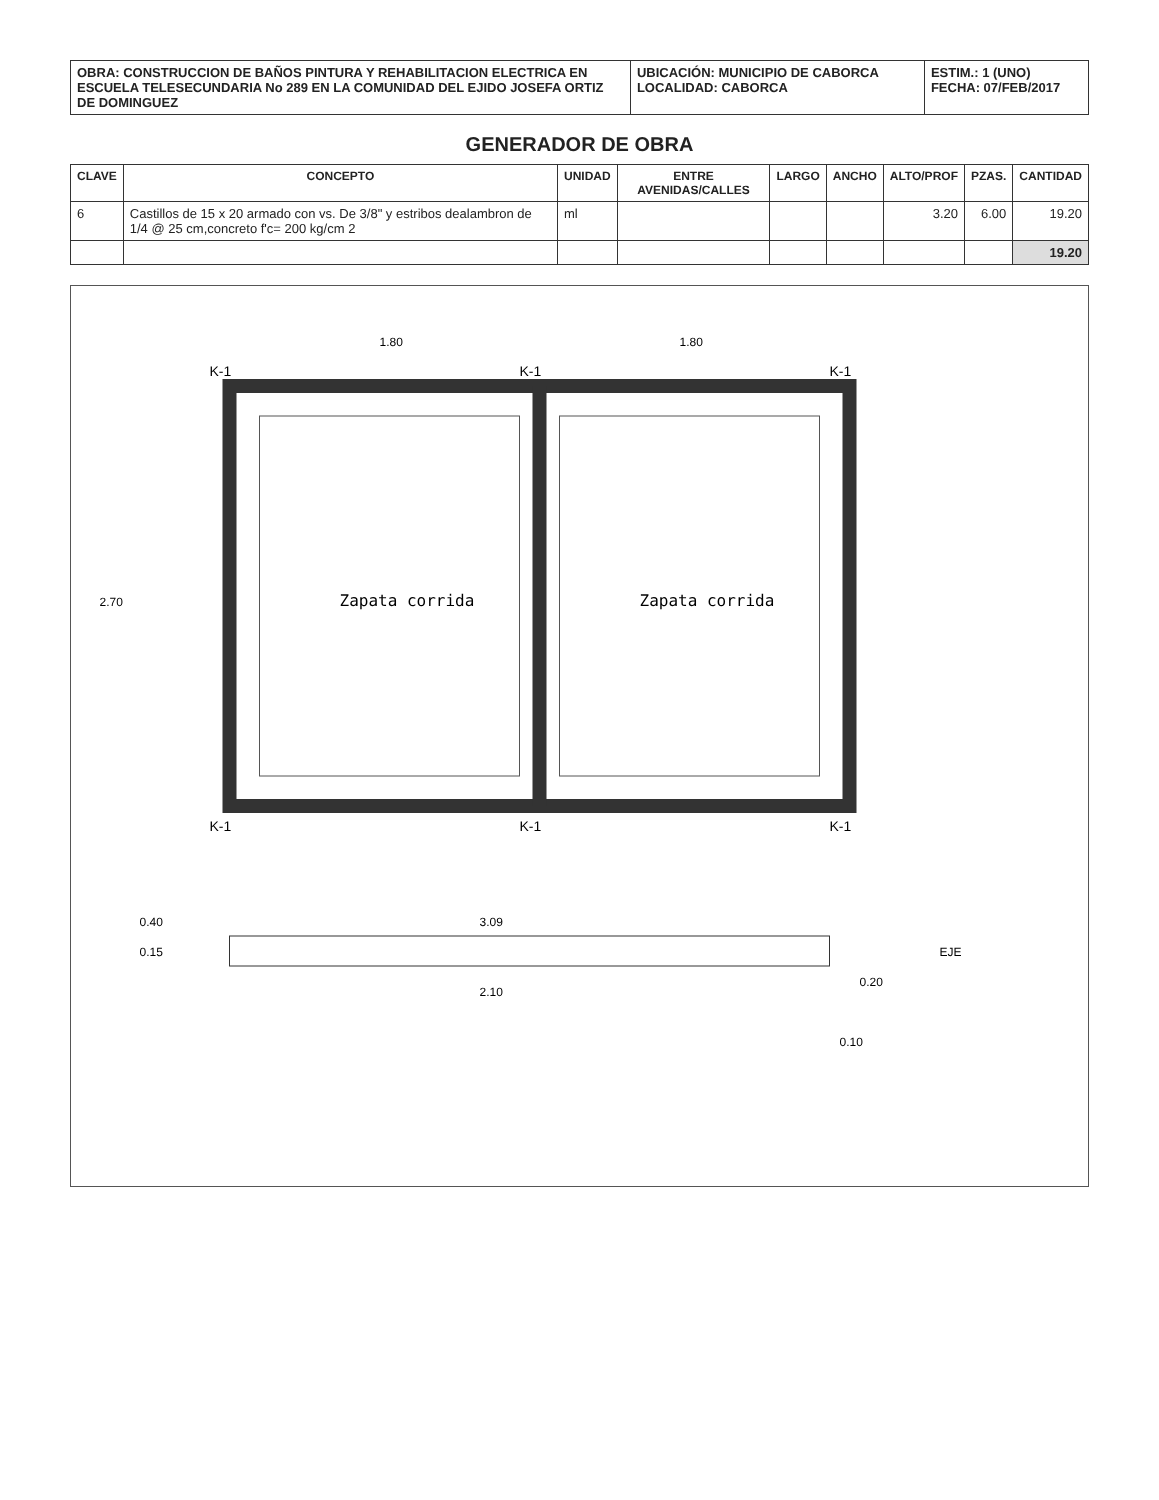| OBRA: CONSTRUCCION DE BAÑOS PINTURA Y REHABILITACION ELECTRICA EN ESCUELA TELESECUNDARIA No 289 EN LA COMUNIDAD DEL EJIDO JOSEFA ORTIZ DE DOMINGUEZ | UBICACIÓN: MUNICIPIO DE CABORCA LOCALIDAD: CABORCA | ESTIM.: 1 (UNO) FECHA: 07/FEB/2017 |
GENERADOR DE OBRA
| CLAVE | CONCEPTO | UNIDAD | ENTRE AVENIDAS/CALLES | LARGO | ANCHO | ALTO/PROF | PZAS. | CANTIDAD |
| --- | --- | --- | --- | --- | --- | --- | --- | --- |
| 6 | Castillos de 15 x 20 armado con vs. De 3/8" y estribos dealambron de 1/4 @ 25 cm,concreto f'c= 200 kg/cm 2 | ml | | | | 3.20 | 6.00 | 19.20 |
| | | | | | | | | 19.20 |
Zapata corrida
Zapata corrida
K-1
K-1
K-1
K-1
K-1
K-1
1.80
1.80
2.70
3.09
2.10
0.20
0.10
0.40
0.15
EJE